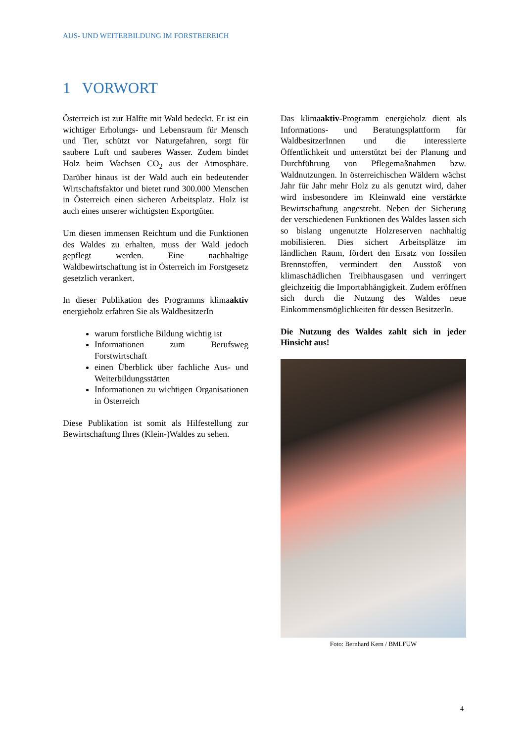AUS- UND WEITERBILDUNG IM FORSTBEREICH
1 VORWORT
Österreich ist zur Hälfte mit Wald bedeckt. Er ist ein wichtiger Erholungs- und Lebensraum für Mensch und Tier, schützt vor Naturgefahren, sorgt für saubere Luft und sauberes Wasser. Zudem bindet Holz beim Wachsen CO<sub>2</sub> aus der Atmosphäre. Darüber hinaus ist der Wald auch ein bedeutender Wirtschaftsfaktor und bietet rund 300.000 Menschen in Österreich einen sicheren Arbeitsplatz. Holz ist auch eines unserer wichtigsten Exportgüter.
Um diesen immensen Reichtum und die Funktionen des Waldes zu erhalten, muss der Wald jedoch gepflegt werden. Eine nachhaltige Waldbewirtschaftung ist in Österreich im Forstgesetz gesetzlich verankert.
In dieser Publikation des Programms klimaaktiv energieholz erfahren Sie als WaldbesitzerIn
warum forstliche Bildung wichtig ist
Informationen zum Berufsweg Forstwirtschaft
einen Überblick über fachliche Aus- und Weiterbildungsstätten
Informationen zu wichtigen Organisationen in Österreich
Diese Publikation ist somit als Hilfestellung zur Bewirtschaftung Ihres (Klein-)Waldes zu sehen.
Das klimaaktiv-Programm energieholz dient als Informations- und Beratungsplattform für WaldbesitzerInnen und die interessierte Öffentlichkeit und unterstützt bei der Planung und Durchführung von Pflegemaßnahmen bzw. Waldnutzungen. In österreichischen Wäldern wächst Jahr für Jahr mehr Holz zu als genutzt wird, daher wird insbesondere im Kleinwald eine verstärkte Bewirtschaftung angestrebt. Neben der Sicherung der verschiedenen Funktionen des Waldes lassen sich so bislang ungenutzte Holzreserven nachhaltig mobilisieren. Dies sichert Arbeitsplätze im ländlichen Raum, fördert den Ersatz von fossilen Brennstoffen, vermindert den Ausstoß von klimaschädlichen Treibhausgasen und verringert gleichzeitig die Importabhängigkeit. Zudem eröffnen sich durch die Nutzung des Waldes neue Einkommensmöglichkeiten für dessen BesitzerIn.
Die Nutzung des Waldes zahlt sich in jeder Hinsicht aus!
Foto: Bernhard Kern / BMLFUW
4